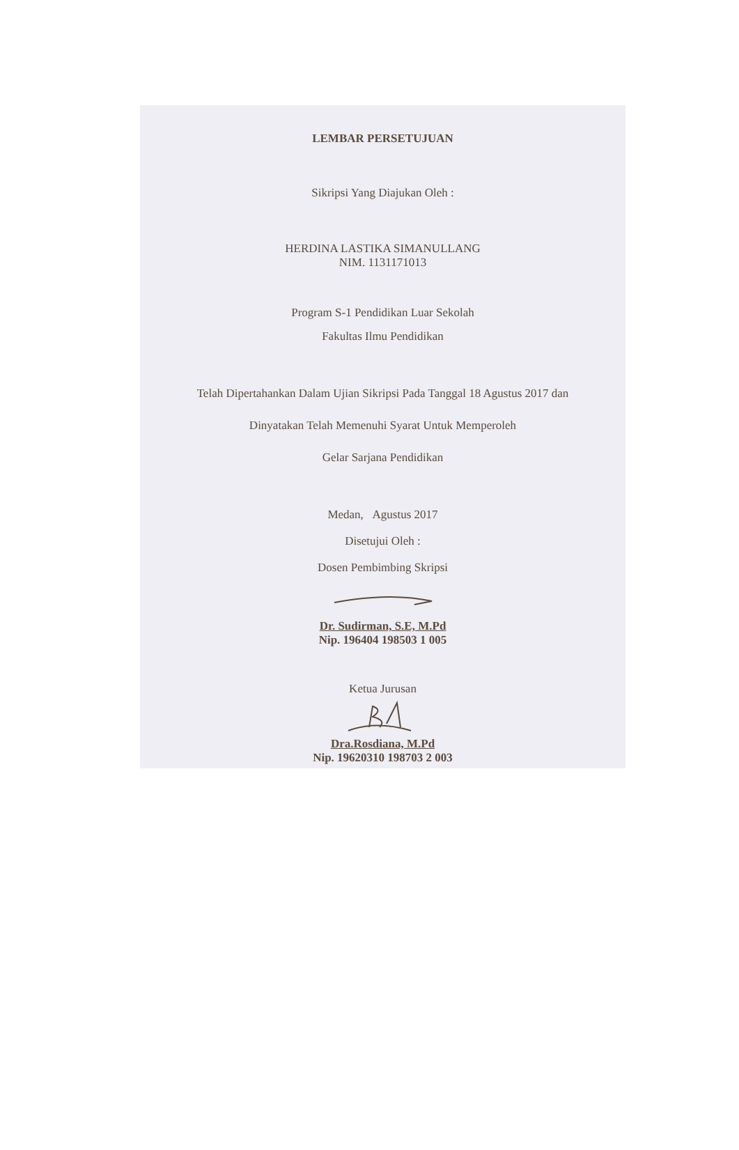LEMBAR PERSETUJUAN
Sikripsi Yang Diajukan Oleh :
HERDINA LASTIKA SIMANULLANG
NIM. 1131171013
Program S-1 Pendidikan Luar Sekolah
Fakultas Ilmu Pendidikan
Telah Dipertahankan Dalam Ujian Sikripsi Pada Tanggal 18 Agustus 2017 dan
Dinyatakan Telah Memenuhi Syarat Untuk Memperoleh
Gelar Sarjana Pendidikan
Medan, Agustus 2017
Disetujui Oleh :
Dosen Pembimbing Skripsi
Dr. Sudirman, S.E, M.Pd
Nip. 196404 198503 1 005
Ketua Jurusan
Dra.Rosdiana, M.Pd
Nip. 19620310 198703 2 003